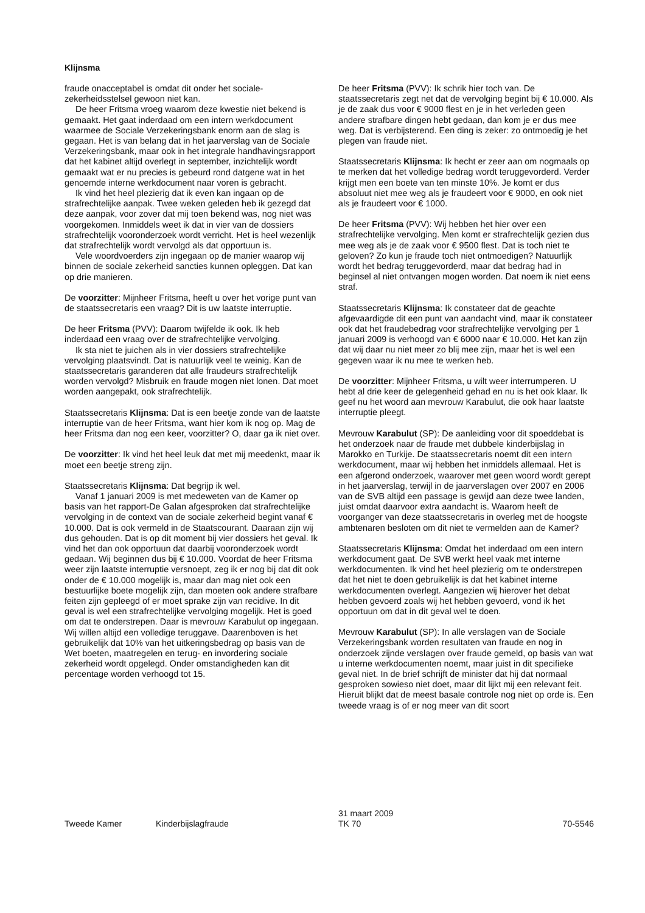Klijnsma
fraude onacceptabel is omdat dit onder het sociale-zekerheidsstelsel gewoon niet kan.
De heer Fritsma vroeg waarom deze kwestie niet bekend is gemaakt. Het gaat inderdaad om een intern werkdocument waarmee de Sociale Verzekeringsbank enorm aan de slag is gegaan. Het is van belang dat in het jaarverslag van de Sociale Verzekeringsbank, maar ook in het integrale handhavingsrapport dat het kabinet altijd overlegt in september, inzichtelijk wordt gemaakt wat er nu precies is gebeurd rond datgene wat in het genoemde interne werkdocument naar voren is gebracht.
Ik vind het heel plezierig dat ik even kan ingaan op de strafrechtelijke aanpak. Twee weken geleden heb ik gezegd dat deze aanpak, voor zover dat mij toen bekend was, nog niet was voorgekomen. Inmiddels weet ik dat in vier van de dossiers strafrechtelijk vooronderzoek wordt verricht. Het is heel wezenlijk dat strafrechtelijk wordt vervolgd als dat opportuun is.
Vele woordvoerders zijn ingegaan op de manier waarop wij binnen de sociale zekerheid sancties kunnen opleggen. Dat kan op drie manieren.
De voorzitter: Mijnheer Fritsma, heeft u over het vorige punt van de staatssecretaris een vraag? Dit is uw laatste interruptie.
De heer Fritsma (PVV): Daarom twijfelde ik ook. Ik heb inderdaad een vraag over de strafrechtelijke vervolging.
Ik sta niet te juichen als in vier dossiers strafrechtelijke vervolging plaatsvindt. Dat is natuurlijk veel te weinig. Kan de staatssecretaris garanderen dat alle fraudeurs strafrechtelijk worden vervolgd? Misbruik en fraude mogen niet lonen. Dat moet worden aangepakt, ook strafrechtelijk.
Staatssecretaris Klijnsma: Dat is een beetje zonde van de laatste interruptie van de heer Fritsma, want hier kom ik nog op. Mag de heer Fritsma dan nog een keer, voorzitter? O, daar ga ik niet over.
De voorzitter: Ik vind het heel leuk dat met mij meedenkt, maar ik moet een beetje streng zijn.
Staatssecretaris Klijnsma: Dat begrijp ik wel.
Vanaf 1 januari 2009 is met medeweten van de Kamer op basis van het rapport-De Galan afgesproken dat strafrechtelijke vervolging in de context van de sociale zekerheid begint vanaf € 10.000. Dat is ook vermeld in de Staatscourant. Daaraan zijn wij dus gehouden. Dat is op dit moment bij vier dossiers het geval. Ik vind het dan ook opportuun dat daarbij vooronderzoek wordt gedaan. Wij beginnen dus bij € 10.000. Voordat de heer Fritsma weer zijn laatste interruptie versnoept, zeg ik er nog bij dat dit ook onder de € 10.000 mogelijk is, maar dan mag niet ook een bestuurlijke boete mogelijk zijn, dan moeten ook andere strafbare feiten zijn gepleegd of er moet sprake zijn van recidive. In dit geval is wel een strafrechtelijke vervolging mogelijk. Het is goed om dat te onderstrepen. Daar is mevrouw Karabulut op ingegaan. Wij willen altijd een volledige teruggave. Daarenboven is het gebruikelijk dat 10% van het uitkeringsbedrag op basis van de Wet boeten, maatregelen en terug- en invordering sociale zekerheid wordt opgelegd. Onder omstandigheden kan dit percentage worden verhoogd tot 15.
De heer Fritsma (PVV): Ik schrik hier toch van. De staatssecretaris zegt net dat de vervolging begint bij € 10.000. Als je de zaak dus voor € 9000 flest en je in het verleden geen andere strafbare dingen hebt gedaan, dan kom je er dus mee weg. Dat is verbijsterend. Een ding is zeker: zo ontmoedig je het plegen van fraude niet.
Staatssecretaris Klijnsma: Ik hecht er zeer aan om nogmaals op te merken dat het volledige bedrag wordt teruggevorderd. Verder krijgt men een boete van ten minste 10%. Je komt er dus absoluut niet mee weg als je fraudeert voor € 9000, en ook niet als je fraudeert voor € 1000.
De heer Fritsma (PVV): Wij hebben het hier over een strafrechtelijke vervolging. Men komt er strafrechtelijk gezien dus mee weg als je de zaak voor € 9500 flest. Dat is toch niet te geloven? Zo kun je fraude toch niet ontmoedigen? Natuurlijk wordt het bedrag teruggevorderd, maar dat bedrag had in beginsel al niet ontvangen mogen worden. Dat noem ik niet eens straf.
Staatssecretaris Klijnsma: Ik constateer dat de geachte afgevaardigde dit een punt van aandacht vind, maar ik constateer ook dat het fraudebedrag voor strafrechtelijke vervolging per 1 januari 2009 is verhoogd van € 6000 naar € 10.000. Het kan zijn dat wij daar nu niet meer zo blij mee zijn, maar het is wel een gegeven waar ik nu mee te werken heb.
De voorzitter: Mijnheer Fritsma, u wilt weer interrumperen. U hebt al drie keer de gelegenheid gehad en nu is het ook klaar. Ik geef nu het woord aan mevrouw Karabulut, die ook haar laatste interruptie pleegt.
Mevrouw Karabulut (SP): De aanleiding voor dit spoeddebat is het onderzoek naar de fraude met dubbele kinderbijslag in Marokko en Turkije. De staatssecretaris noemt dit een intern werkdocument, maar wij hebben het inmiddels allemaal. Het is een afgerond onderzoek, waarover met geen woord wordt gerept in het jaarverslag, terwijl in de jaarverslagen over 2007 en 2006 van de SVB altijd een passage is gewijd aan deze twee landen, juist omdat daarvoor extra aandacht is. Waarom heeft de voorganger van deze staatssecretaris in overleg met de hoogste ambtenaren besloten om dit niet te vermelden aan de Kamer?
Staatssecretaris Klijnsma: Omdat het inderdaad om een intern werkdocument gaat. De SVB werkt heel vaak met interne werkdocumenten. Ik vind het heel plezierig om te onderstrepen dat het niet te doen gebruikelijk is dat het kabinet interne werkdocumenten overlegt. Aangezien wij hierover het debat hebben gevoerd zoals wij het hebben gevoerd, vond ik het opportuun om dat in dit geval wel te doen.
Mevrouw Karabulut (SP): In alle verslagen van de Sociale Verzekeringsbank worden resultaten van fraude en nog in onderzoek zijnde verslagen over fraude gemeld, op basis van wat u interne werkdocumenten noemt, maar juist in dit specifieke geval niet. In de brief schrijft de minister dat hij dat normaal gesproken sowieso niet doet, maar dit lijkt mij een relevant feit. Hieruit blijkt dat de meest basale controle nog niet op orde is. Een tweede vraag is of er nog meer van dit soort
Tweede Kamer Kinderbijslagfraude
31 maart 2009
TK 70
70-5546